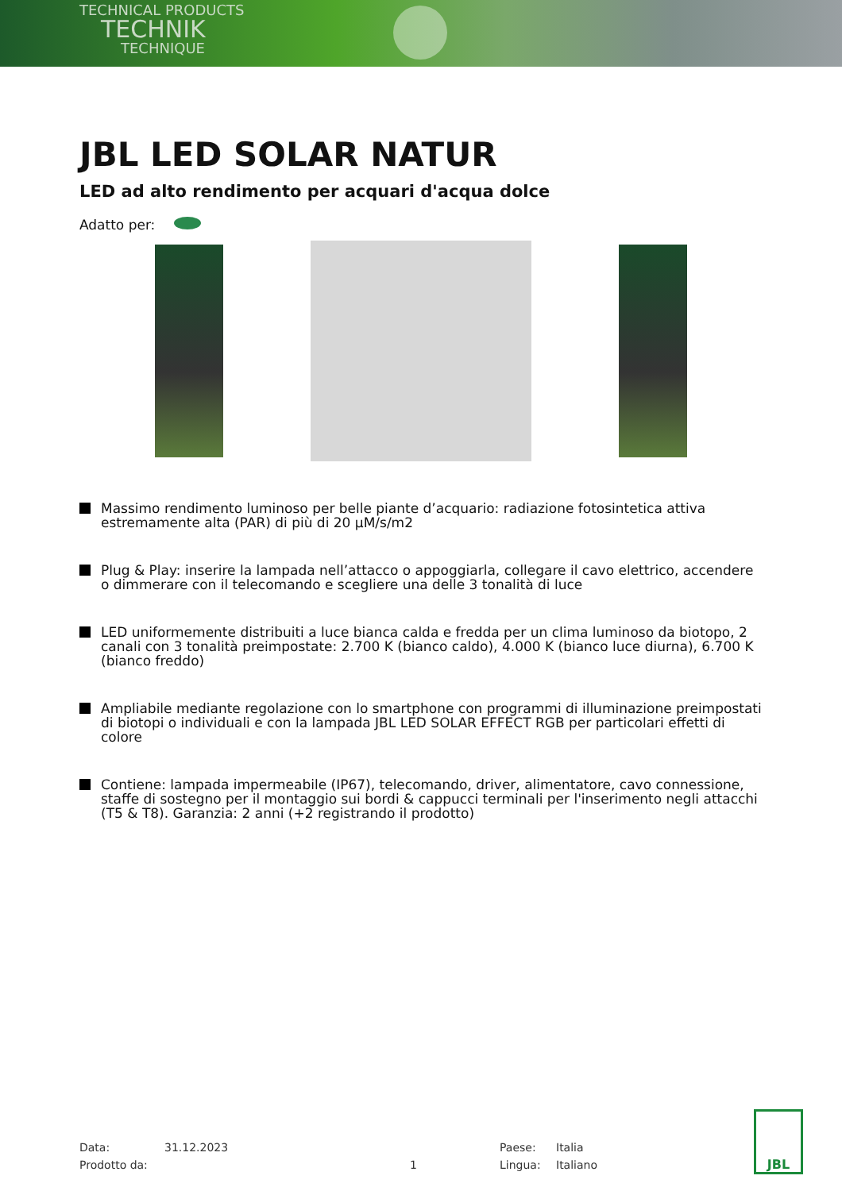TECHNICAL PRODUCTS
TECHNIK
TECHNIQUE
JBL LED SOLAR NATUR
LED ad alto rendimento per acquari d'acqua dolce
Adatto per:
Massimo rendimento luminoso per belle piante d’acquario: radiazione fotosintetica attiva estremamente alta (PAR) di più di 20 µM/s/m2
Plug & Play: inserire la lampada nell’attacco o appoggiarla, collegare il cavo elettrico, accendere o dimmerare con il telecomando e scegliere una delle 3 tonalità di luce
LED uniformemente distribuiti a luce bianca calda e fredda per un clima luminoso da biotopo, 2 canali con 3 tonalità preimpostate: 2.700 K (bianco caldo), 4.000 K (bianco luce diurna), 6.700 K (bianco freddo)
Ampliabile mediante regolazione con lo smartphone con programmi di illuminazione preimpostati di biotopi o individuali e con la lampada JBL LED SOLAR EFFECT RGB per particolari effetti di colore
Contiene: lampada impermeabile (IP67), telecomando, driver, alimentatore, cavo connessione, staffe di sostegno per il montaggio sui bordi & cappucci terminali per l'inserimento negli attacchi (T5 & T8). Garanzia: 2 anni (+2 registrando il prodotto)
Data:
31.12.2023
Paese:
Italia
Prodotto da:
1
Lingua:
Italiano
JBL